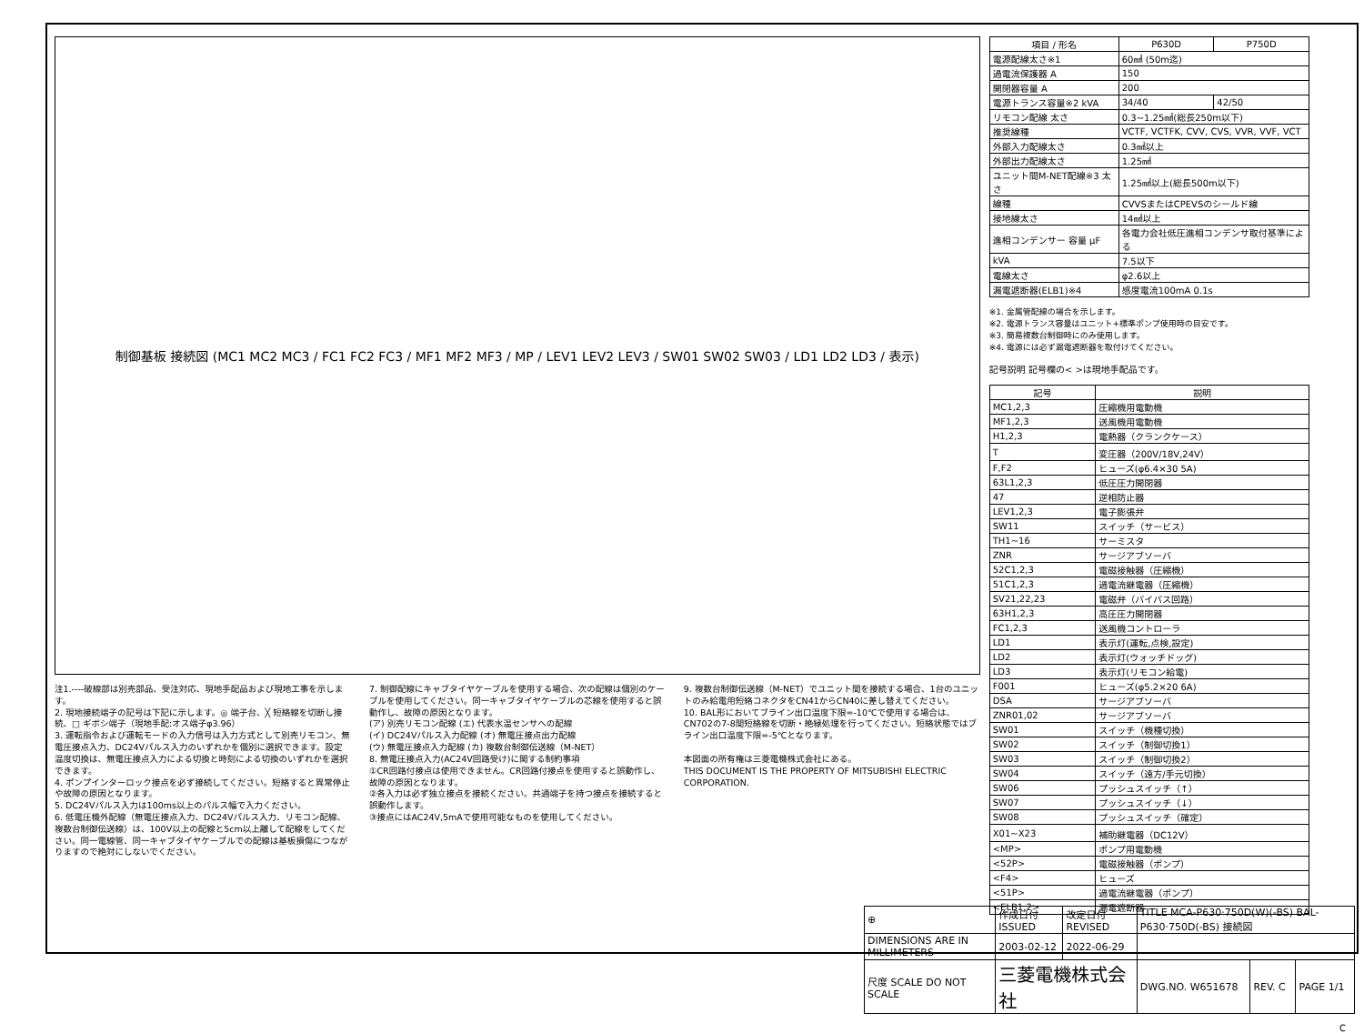制御基板 接続図 (MC1 MC2 MC3 / FC1 FC2 FC3 / MF1 MF2 MF3 / MP / LEV1 LEV2 LEV3 / SW01 SW02 SW03 / LD1 LD2 LD3 / 表示)
注1.----破線部は別売部品、受注対応、現地手配品および現地工事を示します。
2. 現地接続端子の記号は下記に示します。◎ 端子台、╳ 短絡線を切断し接続、□ ギボシ端子（現地手配:オス端子φ3.96）
3. 運転指令および運転モードの入力信号は入力方式として別売リモコン、無電圧接点入力、DC24Vパルス入力のいずれかを個別に選択できます。設定温度切換は、無電圧接点入力による切換と時刻による切換のいずれかを選択できます。
4. ポンプインターロック接点を必ず接続してください。短絡すると異常停止や故障の原因となります。
5. DC24Vパルス入力は100ms以上のパルス幅で入力ください。
6. 低電圧機外配線（無電圧接点入力、DC24Vパルス入力、リモコン配線、複数台制御伝送線）は、100V以上の配線と5cm以上離して配線をしてください。同一電線管、同一キャブタイヤケーブルでの配線は基板損傷につながりますので絶対にしないでください。
7. 制御配線にキャブタイヤケーブルを使用する場合、次の配線は個別のケーブルを使用してください。同一キャブタイヤケーブルの芯線を使用すると誤動作し、故障の原因となります。
(ア) 別売リモコン配線 (エ) 代表水温センサへの配線
(イ) DC24Vパルス入力配線 (オ) 無電圧接点出力配線
(ウ) 無電圧接点入力配線 (カ) 複数台制御伝送線（M-NET）
8. 無電圧接点入力(AC24V回路受け)に関する制約事項
①CR回路付接点は使用できません。CR回路付接点を使用すると誤動作し、故障の原因となります。
②各入力は必ず独立接点を接続ください。共通端子を持つ接点を接続すると誤動作します。
③接点にはAC24V,5mAで使用可能なものを使用してください。
9. 複数台制御伝送線（M-NET）でユニット間を接続する場合、1台のユニットのみ給電用短絡コネクタをCN41からCN40に差し替えてください。
10. BAL形においてブライン出口温度下限=-10℃で使用する場合は、CN702の7-8間短絡線を切断・絶縁処理を行ってください。短絡状態ではブライン出口温度下限=-5℃となります。
本図面の所有権は三菱電機株式会社にある。
THIS DOCUMENT IS THE PROPERTY OF MITSUBISHI ELECTRIC CORPORATION.
| 項目 / 形名 | P630D | P750D |
| --- | --- | --- |
| 電源配線太さ※1 | 60㎟ (50m迄) | |
| 過電流保護器 A | 150 | |
| 開閉器容量 A | 200 | |
| 電源トランス容量※2 kVA | 34/40 | 42/50 |
| リモコン配線 太さ | 0.3~1.25㎟(総長250m以下) | |
| 推奨線種 | VCTF, VCTFK, CVV, CVS, VVR, VVF, VCT | |
| 外部入力配線太さ | 0.3㎟以上 | |
| 外部出力配線太さ | 1.25㎟ | |
| ユニット間M-NET配線※3 太さ | 1.25㎟以上(総長500m以下) | |
| 線種 | CVVSまたはCPEVSのシールド線 | |
| 接地線太さ | 14㎟以上 | |
| 進相コンデンサー 容量 μF | 各電力会社低圧進相コンデンサ取付基準による | |
| kVA | 7.5以下 | |
| 電線太さ | φ2.6以上 | |
| 漏電遮断器(ELB1)※4 | 感度電流100mA 0.1s | |
※1. 金属管配線の場合を示します。
※2. 電源トランス容量はユニット+標準ポンプ使用時の目安です。
※3. 簡易複数台制御時にのみ使用します。
※4. 電源には必ず漏電遮断器を取付けてください。
記号説明 記号欄の< >は現地手配品です。
| 記号 | 説明 |
| --- | --- |
| MC1,2,3 | 圧縮機用電動機 |
| MF1,2,3 | 送風機用電動機 |
| H1,2,3 | 電熱器（クランクケース） |
| T | 変圧器（200V/18V,24V） |
| F,F2 | ヒューズ(φ6.4×30 5A) |
| 63L1,2,3 | 低圧圧力開閉器 |
| 47 | 逆相防止器 |
| LEV1,2,3 | 電子膨張弁 |
| SW11 | スイッチ（サービス） |
| TH1~16 | サーミスタ |
| ZNR | サージアブソーバ |
| 52C1,2,3 | 電磁接触器（圧縮機） |
| 51C1,2,3 | 過電流継電器（圧縮機） |
| SV21,22,23 | 電磁弁（バイパス回路） |
| 63H1,2,3 | 高圧圧力開閉器 |
| FC1,2,3 | 送風機コントローラ |
| LD1 | 表示灯(運転,点検,設定) |
| LD2 | 表示灯(ウォッチドッグ) |
| LD3 | 表示灯(リモコン給電) |
| F001 | ヒューズ(φ5.2×20 6A) |
| DSA | サージアブソーバ |
| ZNR01,02 | サージアブソーバ |
| SW01 | スイッチ（機種切換） |
| SW02 | スイッチ（制御切換1） |
| SW03 | スイッチ（制御切換2） |
| SW04 | スイッチ（遠方/手元切換） |
| SW06 | プッシュスイッチ（↑） |
| SW07 | プッシュスイッチ（↓） |
| SW08 | プッシュスイッチ（確定） |
| X01~X23 | 補助継電器（DC12V） |
| <MP> | ポンプ用電動機 |
| <52P> | 電磁接触器（ポンプ） |
| <F4> | ヒューズ |
| <51P> | 過電流継電器（ポンプ） |
| <ELB1,2> | 漏電遮断器 |
| ⊕ | 作成日付 ISSUED | 改定日付 REVISED | TITLE MCA-P630·750D(W)(-BS) BAL-P630·750D(-BS) 接続図 | | |
| DIMENSIONS ARE IN MILLIMETERS | 2003-02-12 | 2022-06-29 | | | |
| 尺度 SCALE DO NOT SCALE | 三菱電機株式会社 | | DWG.NO. W651678 | REV. C | PAGE 1/1 |
C